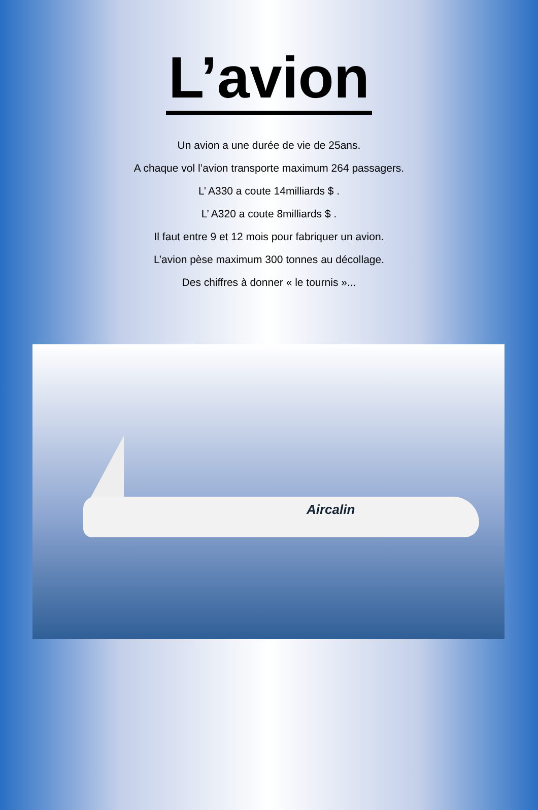L’avion
Un avion a une durée de vie de 25ans.
A chaque vol l’avion transporte maximum 264 passagers.
L’ A330 a coute 14milliards $ .
L’ A320 a coute 8milliards $ .
Il faut entre 9 et 12 mois pour fabriquer un avion.
L’avion pèse maximum 300 tonnes au décollage.
Des chiffres à donner « le tournis »...
Aircalin